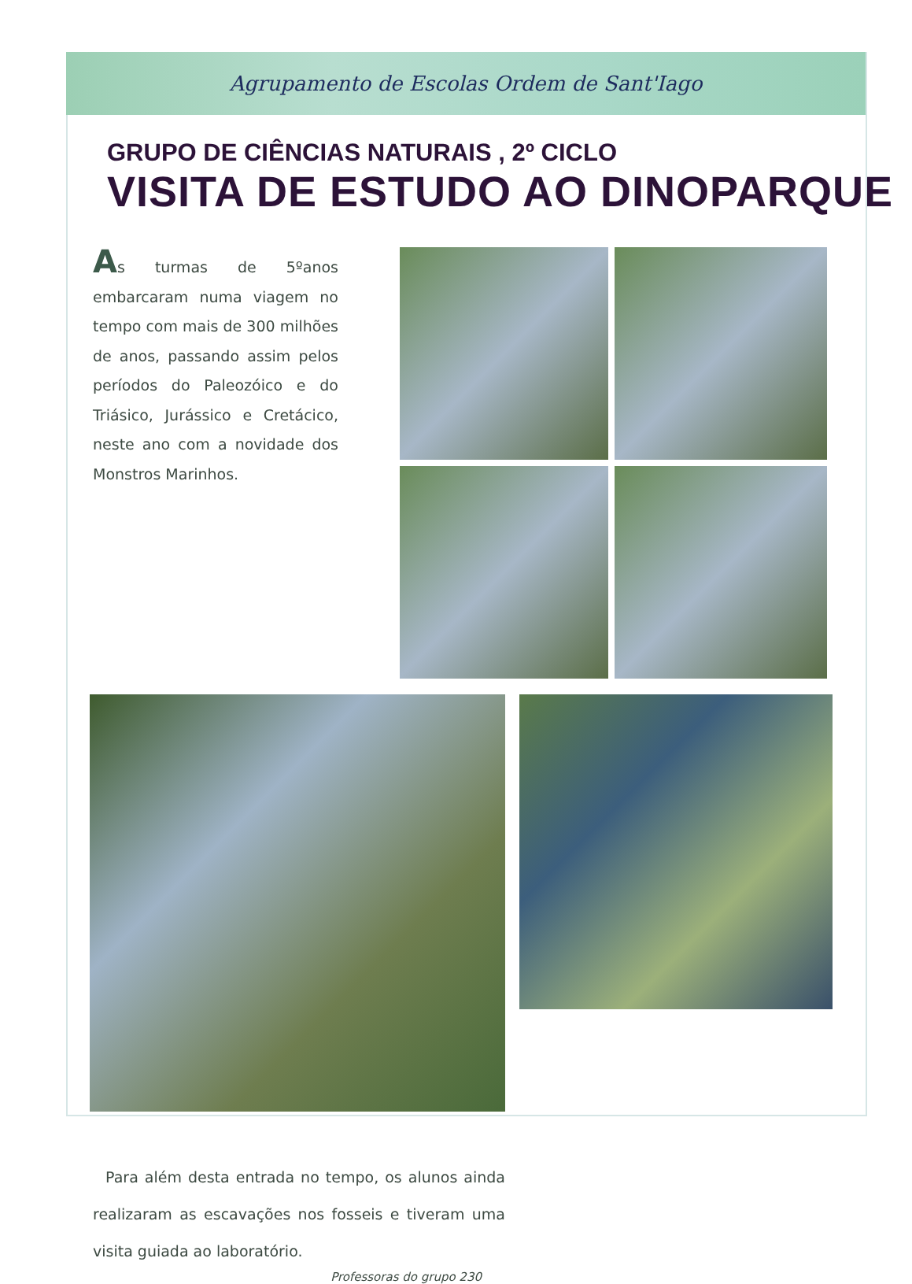Agrupamento de Escolas Ordem de Sant'Iago
GRUPO DE CIÊNCIAS NATURAIS , 2º CICLO
VISITA DE ESTUDO AO DINOPARQUE
As turmas de 5ºanos embarcaram numa viagem no tempo com mais de 300 milhões de anos, passando assim pelos períodos do Paleozóico e do Triásico, Jurássico e Cretácico, neste ano com a novidade dos Monstros Marinhos.
Para além desta entrada no tempo, os alunos ainda realizaram as escavações nos fosseis e tiveram uma visita guiada ao laboratório.
Professoras do grupo 230